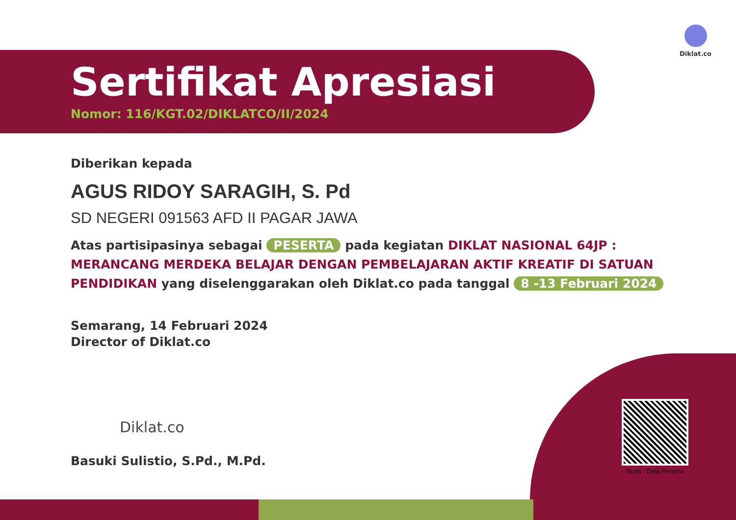Diklat.co
Sertifikat Apresiasi
Nomor: 116/KGT.02/DIKLATCO/II/2024
Diberikan kepada
AGUS RIDOY SARAGIH, S. Pd
SD NEGERI 091563 AFD II PAGAR JAWA
Atas partisipasinya sebagai PESERTA pada kegiatan DIKLAT NASIONAL 64JP : MERANCANG MERDEKA BELAJAR DENGAN PEMBELAJARAN AKTIF KREATIF DI SATUAN PENDIDIKAN yang diselenggarakan oleh Diklat.co pada tanggal 8 -13 Februari 2024
Semarang, 14 Februari 2024
Director of Diklat.co
Diklat.co
Basuki Sulistio, S.Pd., M.Pd.
Scan : Data Peserta